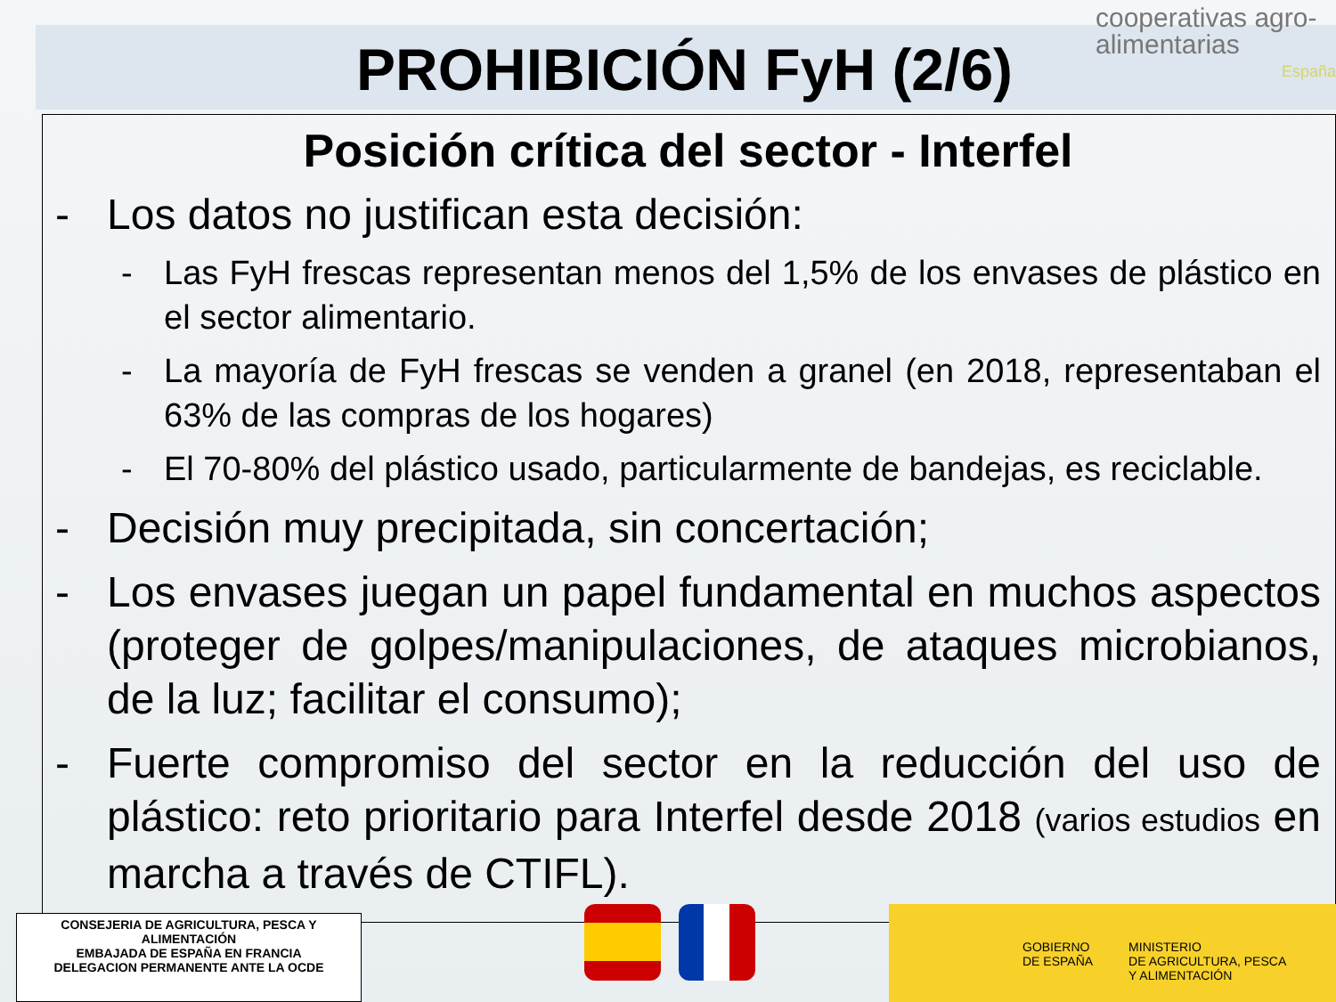PROHIBICIÓN FyH (2/6)
cooperativas agro-alimentarias
España
Posición crítica del sector - Interfel
- Los datos no justifican esta decisión:
- Las FyH frescas representan menos del 1,5% de los envases de plástico en el sector alimentario.
- La mayoría de FyH frescas se venden a granel (en 2018, representaban el 63% de las compras de los hogares)
- El 70-80% del plástico usado, particularmente de bandejas, es reciclable.
- Decisión muy precipitada, sin concertación;
- Los envases juegan un papel fundamental en muchos aspectos (proteger de golpes/manipulaciones, de ataques microbianos, de la luz; facilitar el consumo);
- Fuerte compromiso del sector en la reducción del uso de plástico: reto prioritario para Interfel desde 2018 (varios estudios en marcha a través de CTIFL).
CONSEJERIA DE AGRICULTURA, PESCA Y
ALIMENTACIÓN
EMBAJADA DE ESPAÑA EN FRANCIA
DELEGACION PERMANENTE ANTE LA OCDE
GOBIERNO
DE ESPAÑA MINISTERIO
DE AGRICULTURA, PESCA
Y ALIMENTACIÓN